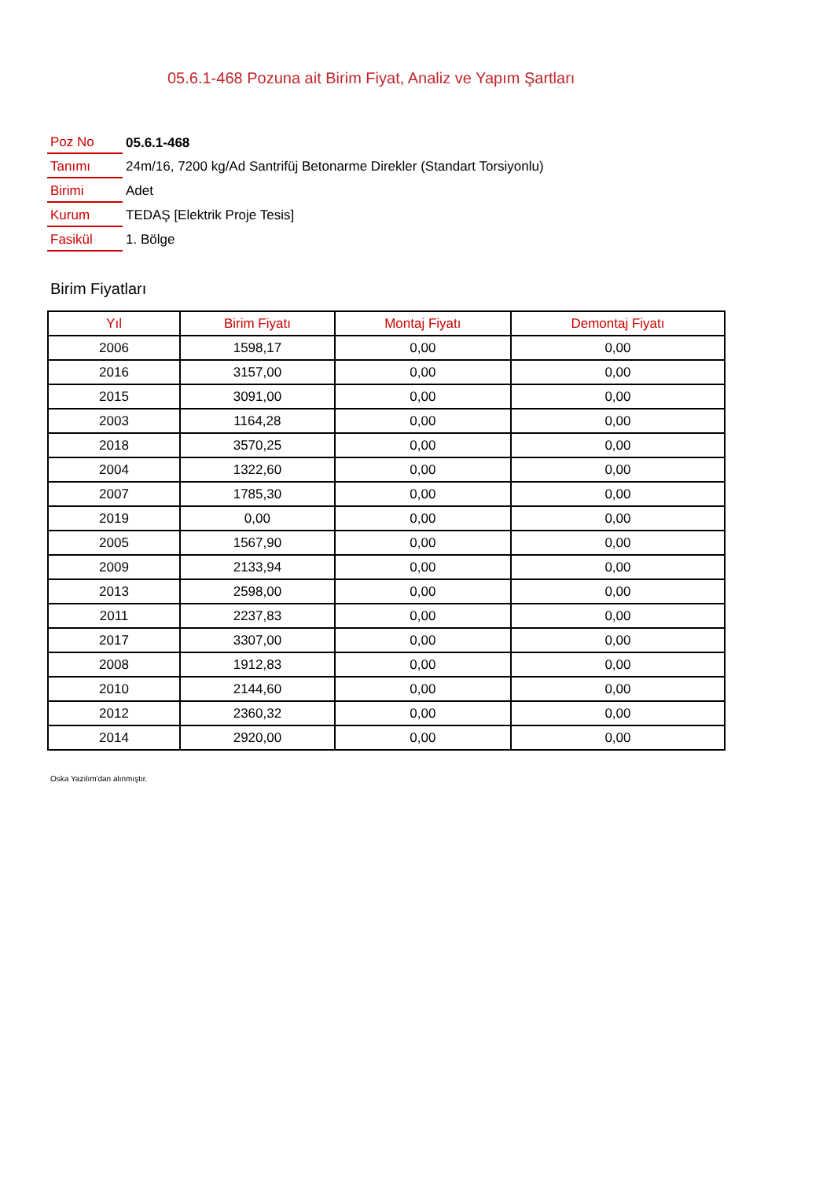05.6.1-468 Pozuna ait Birim Fiyat, Analiz ve Yapım Şartları
| Poz No | 05.6.1-468 |
| Tanımı | 24m/16, 7200 kg/Ad Santrifüj Betonarme Direkler (Standart Torsiyonlu) |
| Birimi | Adet |
| Kurum | TEDAŞ [Elektrik Proje Tesis] |
| Fasikül | 1. Bölge |
Birim Fiyatları
| Yıl | Birim Fiyatı | Montaj Fiyatı | Demontaj Fiyatı |
| --- | --- | --- | --- |
| 2006 | 1598,17 | 0,00 | 0,00 |
| 2016 | 3157,00 | 0,00 | 0,00 |
| 2015 | 3091,00 | 0,00 | 0,00 |
| 2003 | 1164,28 | 0,00 | 0,00 |
| 2018 | 3570,25 | 0,00 | 0,00 |
| 2004 | 1322,60 | 0,00 | 0,00 |
| 2007 | 1785,30 | 0,00 | 0,00 |
| 2019 | 0,00 | 0,00 | 0,00 |
| 2005 | 1567,90 | 0,00 | 0,00 |
| 2009 | 2133,94 | 0,00 | 0,00 |
| 2013 | 2598,00 | 0,00 | 0,00 |
| 2011 | 2237,83 | 0,00 | 0,00 |
| 2017 | 3307,00 | 0,00 | 0,00 |
| 2008 | 1912,83 | 0,00 | 0,00 |
| 2010 | 2144,60 | 0,00 | 0,00 |
| 2012 | 2360,32 | 0,00 | 0,00 |
| 2014 | 2920,00 | 0,00 | 0,00 |
Oska Yazılım'dan alınmıştır.